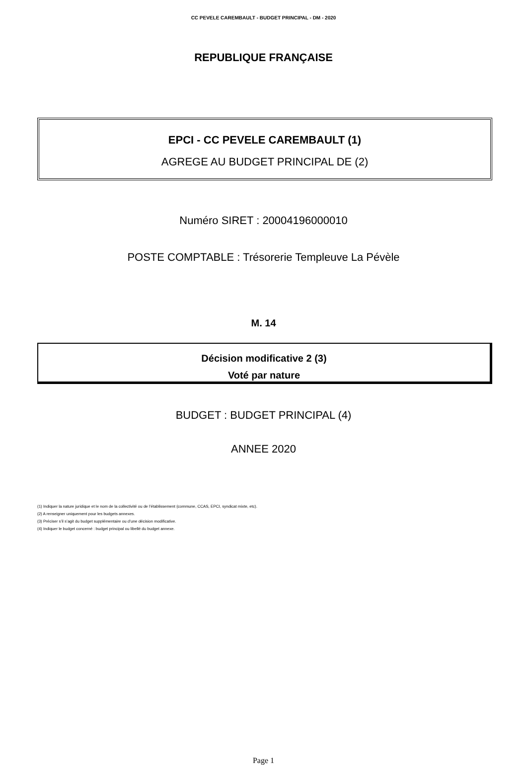CC PEVELE CAREMBAULT - BUDGET PRINCIPAL - DM - 2020
REPUBLIQUE FRANÇAISE
EPCI - CC PEVELE CAREMBAULT (1)
AGREGE AU BUDGET PRINCIPAL DE (2)
Numéro SIRET : 20004196000010
POSTE COMPTABLE : Trésorerie Templeuve La Pévèle
M. 14
Décision modificative 2 (3)
Voté par nature
BUDGET : BUDGET PRINCIPAL (4)
ANNEE 2020
(1) Indiquer la nature juridique et le nom de la collectivité ou de l’établissement (commune, CCAS, EPCI, syndicat mixte, etc).
(2) A renseigner uniquement pour les budgets annexes.
(3) Préciser s’il s’agit du budget supplémentaire ou d’une décision modificative.
(4) Indiquer le budget concerné : budget principal ou libellé du budget annexe.
Page 1